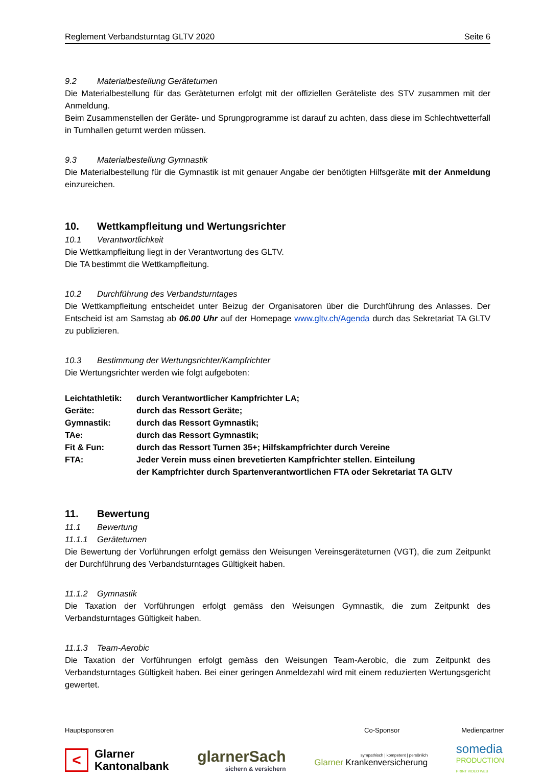Reglement Verbandsturntag GLTV 2020 Seite 6
9.2 Materialbestellung Geräteturnen
Die Materialbestellung für das Geräteturnen erfolgt mit der offiziellen Geräteliste des STV zusammen mit der Anmeldung.
Beim Zusammenstellen der Geräte- und Sprungprogramme ist darauf zu achten, dass diese im Schlechtwetterfall in Turnhallen geturnt werden müssen.
9.3 Materialbestellung Gymnastik
Die Materialbestellung für die Gymnastik ist mit genauer Angabe der benötigten Hilfsgeräte mit der Anmeldung einzureichen.
10. Wettkampfleitung und Wertungsrichter
10.1 Verantwortlichkeit
Die Wettkampfleitung liegt in der Verantwortung des GLTV.
Die TA bestimmt die Wettkampfleitung.
10.2 Durchführung des Verbandsturntages
Die Wettkampfleitung entscheidet unter Beizug der Organisatoren über die Durchführung des Anlasses. Der Entscheid ist am Samstag ab 06.00 Uhr auf der Homepage www.gltv.ch/Agenda durch das Sekretariat TA GLTV zu publizieren.
10.3 Bestimmung der Wertungsrichter/Kampfrichter
Die Wertungsrichter werden wie folgt aufgeboten:
| Leichtathletik: | durch Verantwortlicher Kampfrichter LA; |
| Geräte: | durch das Ressort Geräte; |
| Gymnastik: | durch das Ressort Gymnastik; |
| TAe: | durch das Ressort Gymnastik; |
| Fit & Fun: | durch das Ressort Turnen 35+; Hilfskampfrichter durch Vereine |
| FTA: | Jeder Verein muss einen brevetierten Kampfrichter stellen. Einteilung der Kampfrichter durch Spartenverantwortlichen FTA oder Sekretariat TA GLTV |
11. Bewertung
11.1 Bewertung
11.1.1 Geräteturnen
Die Bewertung der Vorführungen erfolgt gemäss den Weisungen Vereinsgeräteturnen (VGT), die zum Zeitpunkt der Durchführung des Verbandsturntages Gültigkeit haben.
11.1.2 Gymnastik
Die Taxation der Vorführungen erfolgt gemäss den Weisungen Gymnastik, die zum Zeitpunkt des Verbandsturntages Gültigkeit haben.
11.1.3 Team-Aerobic
Die Taxation der Vorführungen erfolgt gemäss den Weisungen Team-Aerobic, die zum Zeitpunkt des Verbandsturntages Gültigkeit haben. Bei einer geringen Anmeldezahl wird mit einem reduzierten Wertungsgericht gewertet.
Hauptsponsoren Co-Sponsor Medienpartner
<
Glarner
Kantonalbank
glarnerSach
sichern & versichern
sympathisch | kompetent | persönlich
Glarner Krankenversicherung
somedia
PRODUCTION
PRINT VIDEO WEB